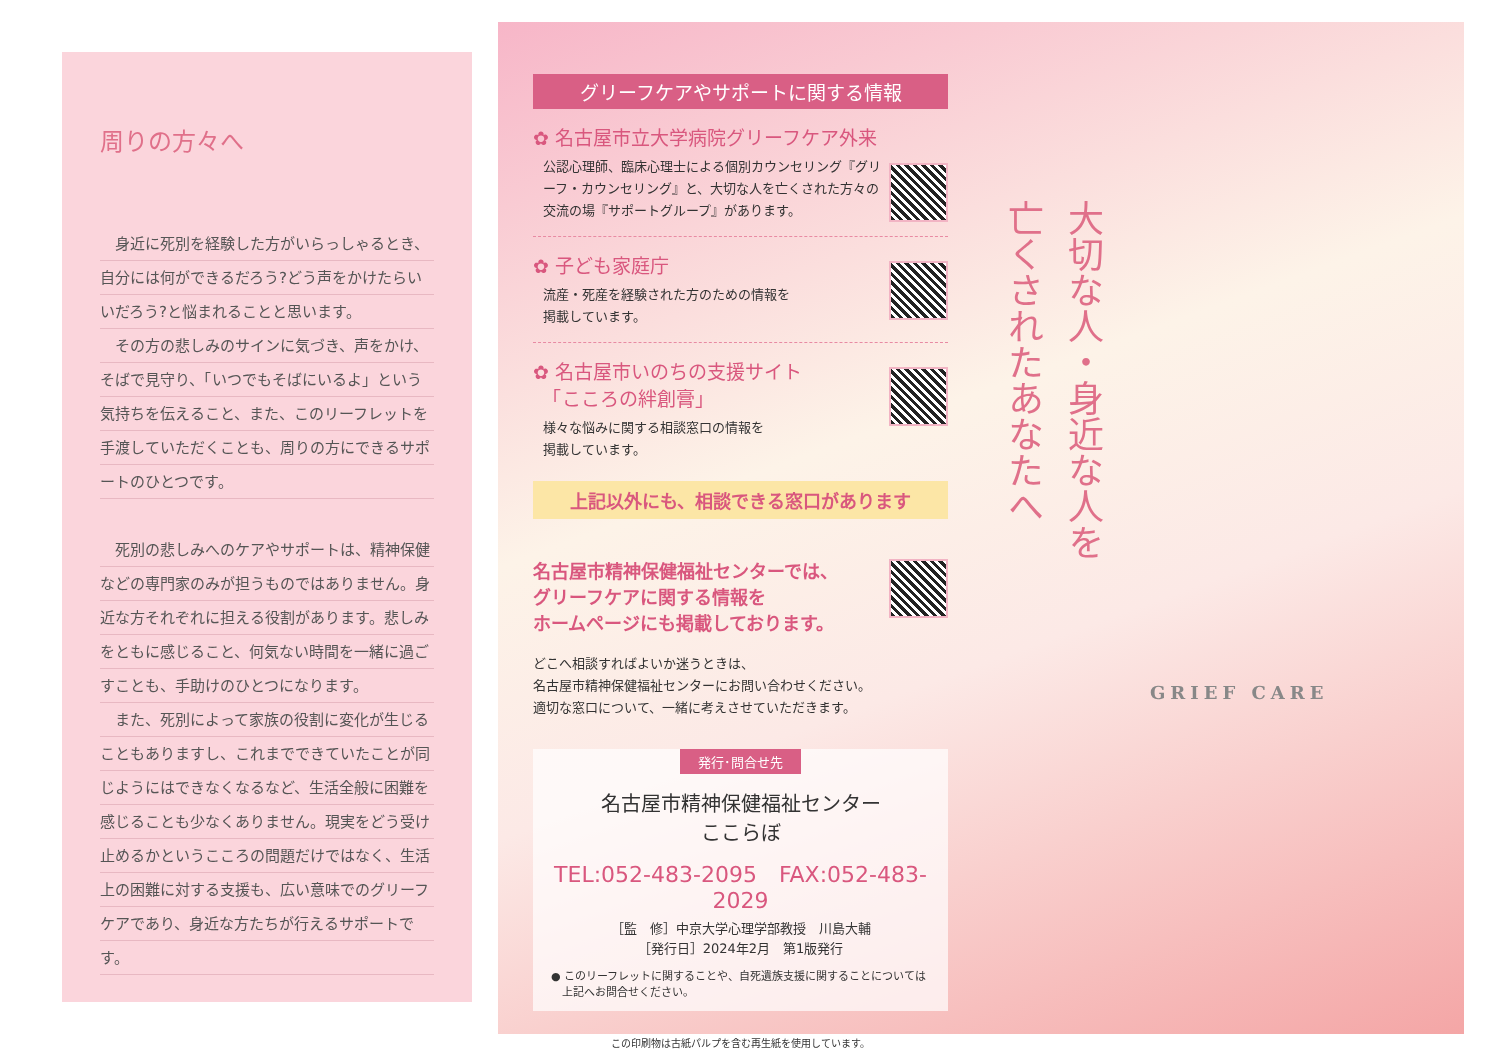周りの方々へ
　身近に死別を経験した方がいらっしゃるとき、自分には何ができるだろう?どう声をかけたらいいだろう?と悩まれることと思います。
　その方の悲しみのサインに気づき、声をかけ、そばで見守り、「いつでもそばにいるよ」という気持ちを伝えること、また、このリーフレットを手渡していただくことも、周りの方にできるサポートのひとつです。
　死別の悲しみへのケアやサポートは、精神保健などの専門家のみが担うものではありません。身近な方それぞれに担える役割があります。悲しみをともに感じること、何気ない時間を一緒に過ごすことも、手助けのひとつになります。
　また、死別によって家族の役割に変化が生じることもありますし、これまでできていたことが同じようにはできなくなるなど、生活全般に困難を感じることも少なくありません。現実をどう受け止めるかというこころの問題だけではなく、生活上の困難に対する支援も、広い意味でのグリーフケアであり、身近な方たちが行えるサポートです。
グリーフケアやサポートに関する情報
✿ 名古屋市立大学病院グリーフケア外来
公認心理師、臨床心理士による個別カウンセリング『グリーフ・カウンセリング』と、大切な人を亡くされた方々の交流の場『サポートグループ』があります。
✿ 子ども家庭庁
流産・死産を経験された方のための情報を
掲載しています。
✿ 名古屋市いのちの支援サイト
　「こころの絆創膏」
様々な悩みに関する相談窓口の情報を
掲載しています。
上記以外にも、相談できる窓口があります
名古屋市精神保健福祉センターでは、
グリーフケアに関する情報を
ホームページにも掲載しております。
どこへ相談すればよいか迷うときは、
名古屋市精神保健福祉センターにお問い合わせください。
適切な窓口について、一緒に考えさせていただきます。
発行･問合せ先
名古屋市精神保健福祉センター
ここらぼ
TEL:052-483-2095　FAX:052-483-2029
［監　修］中京大学心理学部教授　川島大輔
［発行日］2024年2月　第1版発行
● このリーフレットに関することや、自死遺族支援に関することについては
　上記へお問合せください。
この印刷物は古紙パルプを含む再生紙を使用しています。
大切な人・身近な人を
亡くされたあなたへ
GRIEF CARE